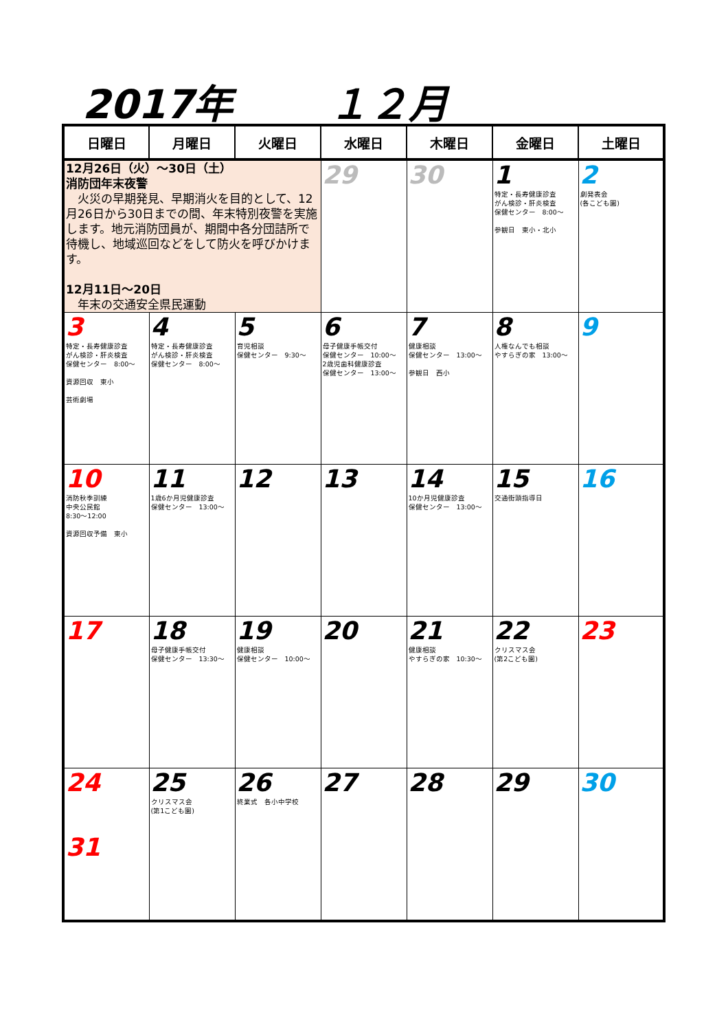2017年 １２月
| 日曜日 | 月曜日 | 火曜日 | 水曜日 | 木曜日 | 金曜日 | 土曜日 |
| --- | --- | --- | --- | --- | --- | --- |
| 12月26日（火）～30日（土） 消防団年末夜警 火災の早期発見、早期消火を目的として、12月26日から30日までの間、年末特別夜警を実施します。地元消防団員が、期間中各分団詰所で待機し、地域巡回などをして防火を呼びかけます。 12月11日～20日 年末の交通安全県民運動 | | | 29 | 30 | 1 特定・長寿健康診査 がん検診・肝炎検査 保健センター 8:00～ 参観日 東小・北小 | 2 劇発表会 (各こども園) |
| 3 特定・長寿健康診査 がん検診・肝炎検査 保健センター 8:00～ 資源回収 東小 芸術劇場 | 4 特定・長寿健康診査 がん検診・肝炎検査 保健センター 8:00～ | 5 育児相談 保健センター 9:30～ | 6 母子健康手帳交付 保健センター 10:00～ 2歳児歯科健康診査 保健センター 13:00～ | 7 健康相談 保健センター 13:00～ 参観日 西小 | 8 人権なんでも相談 やすらぎの家 13:00～ | 9 |
| 10 消防秋季訓練 中央公民館 8:30～12:00 資源回収予備 東小 | 11 1歳6か月児健康診査 保健センター 13:00～ | 12 | 13 | 14 10か月児健康診査 保健センター 13:00～ | 15 交通街頭指導日 | 16 |
| 17 | 18 母子健康手帳交付 保健センター 13:30～ | 19 健康相談 保健センター 10:00～ | 20 | 21 健康相談 やすらぎの家 10:30～ | 22 クリスマス会 (第2こども園) | 23 |
| 24 31 | 25 クリスマス会 (第1こども園) | 26 終業式 各小中学校 | 27 | 28 | 29 | 30 |